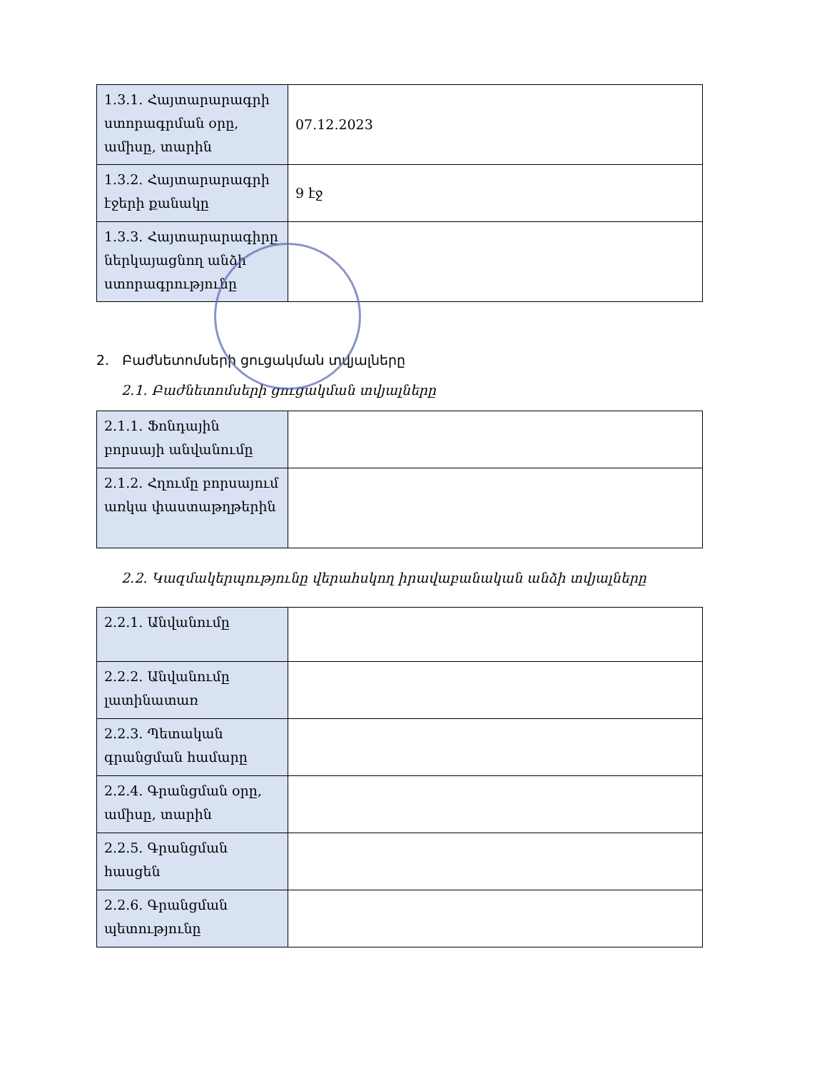| 1.3.1. Հայտարարագրի ստորագրման օրը, ամիսը, տարին | 07.12.2023 |
| 1.3.2. Հայտարարագրի էջերի քանակը | 9 էջ |
| 1.3.3. Հայտարարագիրը ներկայացնող անձի ստորագրությունը | |
2. Բաժնետոմսերի ցուցակման տվյալները
2.1. Բաժնետոմսերի ցուցակման տվյալները
| 2.1.1. Ֆոնդային բորսայի անվանումը | |
| 2.1.2. Հղումը բորսայում առկա փաստաթղթերին | |
2.2. Կազմակերպությունը վերահսկող իրավաբանական անձի տվյալները
| 2.2.1. Անվանումը | |
| 2.2.2. Անվանումը լատինատառ | |
| 2.2.3. Պետական գրանցման համարը | |
| 2.2.4. Գրանցման օրը, ամիսը, տարին | |
| 2.2.5. Գրանցման հասցեն | |
| 2.2.6. Գրանցման պետությունը | |